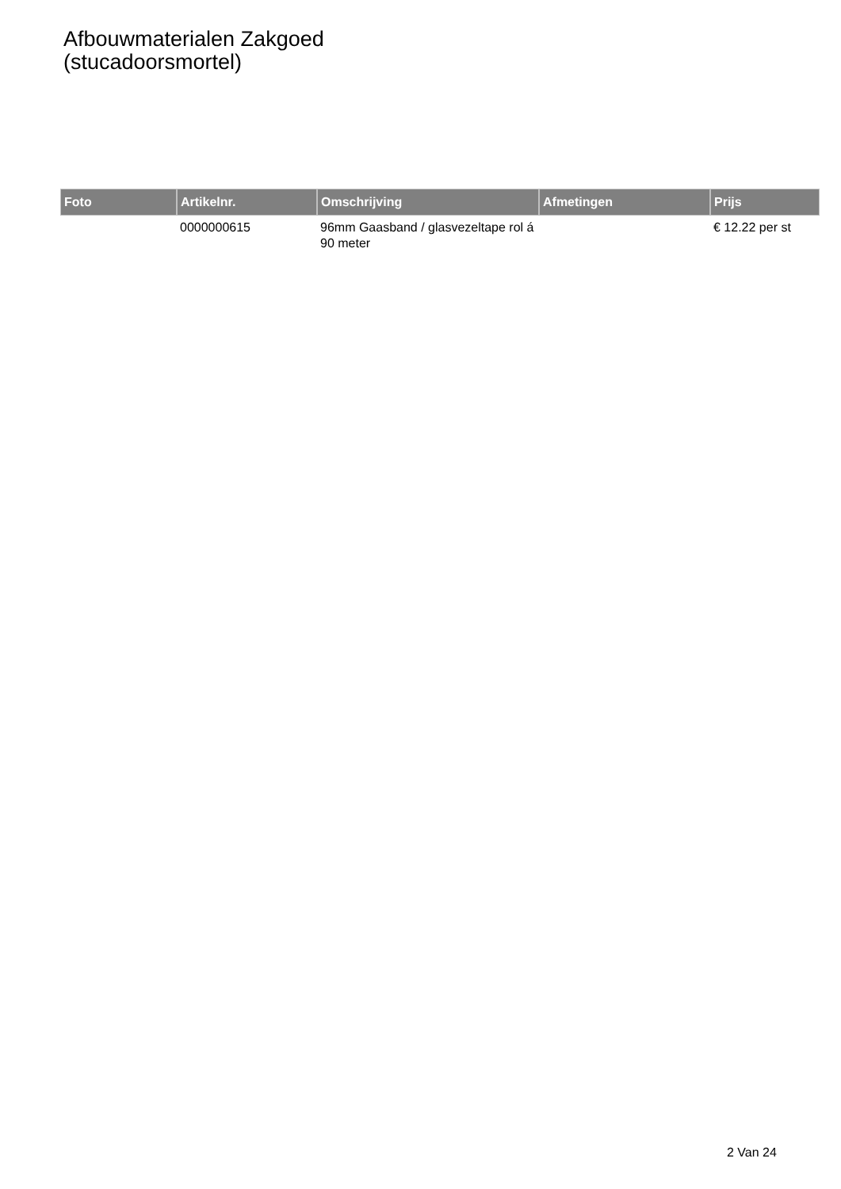Afbouwmaterialen Zakgoed
(stucadoorsmortel)
| Foto | Artikelnr. | Omschrijving | Afmetingen | Prijs |
| --- | --- | --- | --- | --- |
| | 0000000615 | 96mm Gaasband / glasvezeltape rol á 90 meter | | € 12.22 per st |
2 Van 24